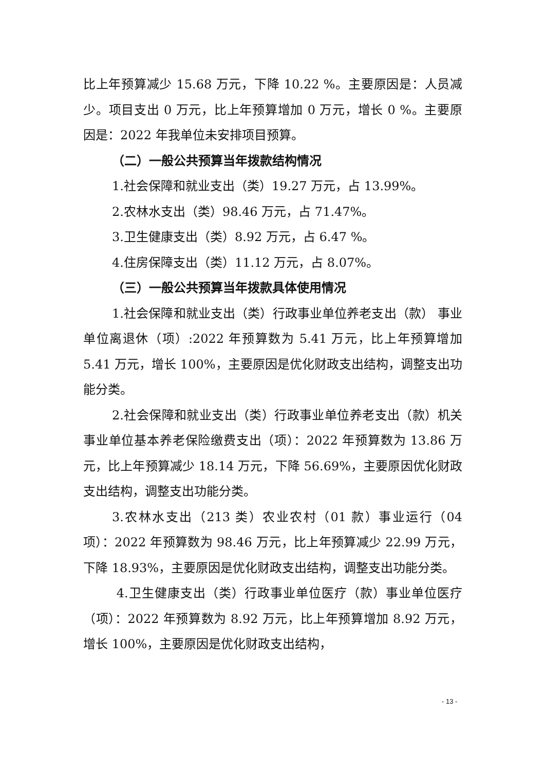比上年预算减少 15.68 万元，下降 10.22 %。主要原因是：人员减少。项目支出 0 万元，比上年预算增加 0 万元，增长 0 %。主要原因是：2022 年我单位未安排项目预算。
（二）一般公共预算当年拨款结构情况
1.社会保障和就业支出（类）19.27 万元，占 13.99%。
2.农林水支出（类）98.46 万元，占 71.47%。
3.卫生健康支出（类）8.92 万元，占 6.47 %。
4.住房保障支出（类）11.12 万元，占 8.07%。
（三）一般公共预算当年拨款具体使用情况
1.社会保障和就业支出（类）行政事业单位养老支出（款） 事业单位离退休（项）:2022 年预算数为 5.41 万元，比上年预算增加 5.41 万元，增长 100%，主要原因是优化财政支出结构，调整支出功能分类。
2.社会保障和就业支出（类）行政事业单位养老支出（款）机关事业单位基本养老保险缴费支出（项）：2022 年预算数为 13.86 万元，比上年预算减少 18.14 万元，下降 56.69%，主要原因优化财政支出结构，调整支出功能分类。
3.农林水支出（213 类）农业农村（01 款）事业运行（04 项）：2022 年预算数为 98.46 万元，比上年预算减少 22.99 万元，下降 18.93%，主要原因是优化财政支出结构，调整支出功能分类。
4.卫生健康支出（类）行政事业单位医疗（款）事业单位医疗（项）：2022 年预算数为 8.92 万元，比上年预算增加 8.92 万元，增长 100%，主要原因是优化财政支出结构，
- 13 -